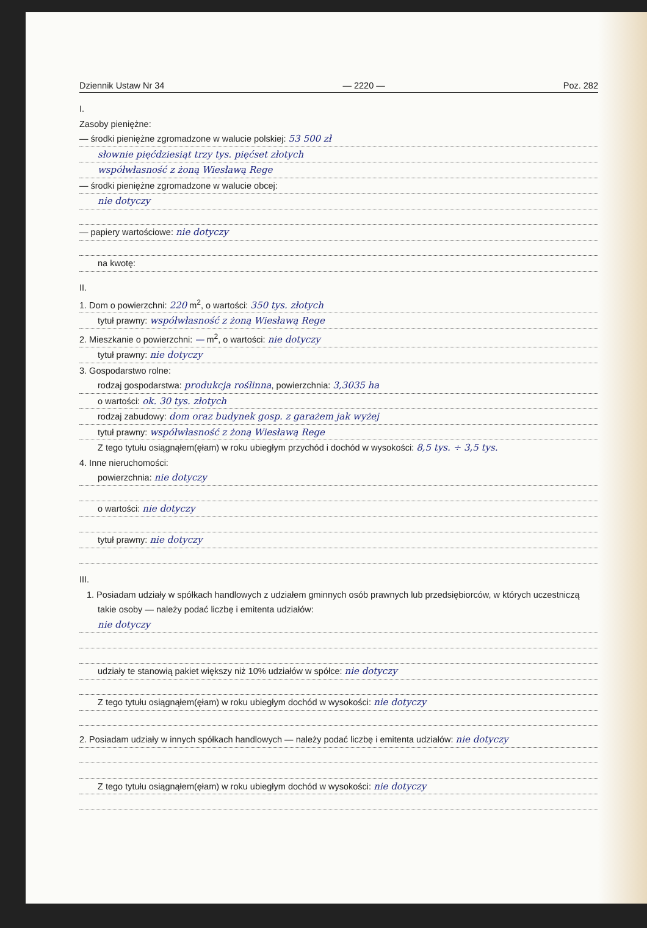Dziennik Ustaw Nr 34 — 2220 — Poz. 282
I.
Zasoby pieniężne:
— środki pieniężne zgromadzone w walucie polskiej: 53 500 zł
słownie pięćdziesiąt trzy tys. pięćset złotych
współwłasność z żoną Wiesławą Rege
— środki pieniężne zgromadzone w walucie obcej:
nie dotyczy
— papiery wartościowe: nie dotyczy
na kwotę:
II.
1. Dom o powierzchni: 220 m<sup>2</sup>, o wartości: 350 tys. złotych
tytuł prawny: współwłasność z żoną Wiesławą Rege
2. Mieszkanie o powierzchni: — m<sup>2</sup>, o wartości: nie dotyczy
tytuł prawny: nie dotyczy
3. Gospodarstwo rolne:
rodzaj gospodarstwa: produkcja roślinna, powierzchnia: 3,3035 ha
o wartości: ok. 30 tys. złotych
rodzaj zabudowy: dom oraz budynek gosp. z garażem jak wyżej
tytuł prawny: współwłasność z żoną Wiesławą Rege
Z tego tytułu osiągnąłem(ęłam) w roku ubiegłym przychód i dochód w wysokości: 8,5 tys. ÷ 3,5 tys.
4. Inne nieruchomości:
powierzchnia: nie dotyczy
o wartości: nie dotyczy
tytuł prawny: nie dotyczy
III.
1. Posiadam udziały w spółkach handlowych z udziałem gminnych osób prawnych lub przedsiębiorców, w których uczestniczą takie osoby — należy podać liczbę i emitenta udziałów:
nie dotyczy
udziały te stanowią pakiet większy niż 10% udziałów w spółce: nie dotyczy
Z tego tytułu osiągnąłem(ęłam) w roku ubiegłym dochód w wysokości: nie dotyczy
2. Posiadam udziały w innych spółkach handlowych — należy podać liczbę i emitenta udziałów: nie dotyczy
Z tego tytułu osiągnąłem(ęłam) w roku ubiegłym dochód w wysokości: nie dotyczy